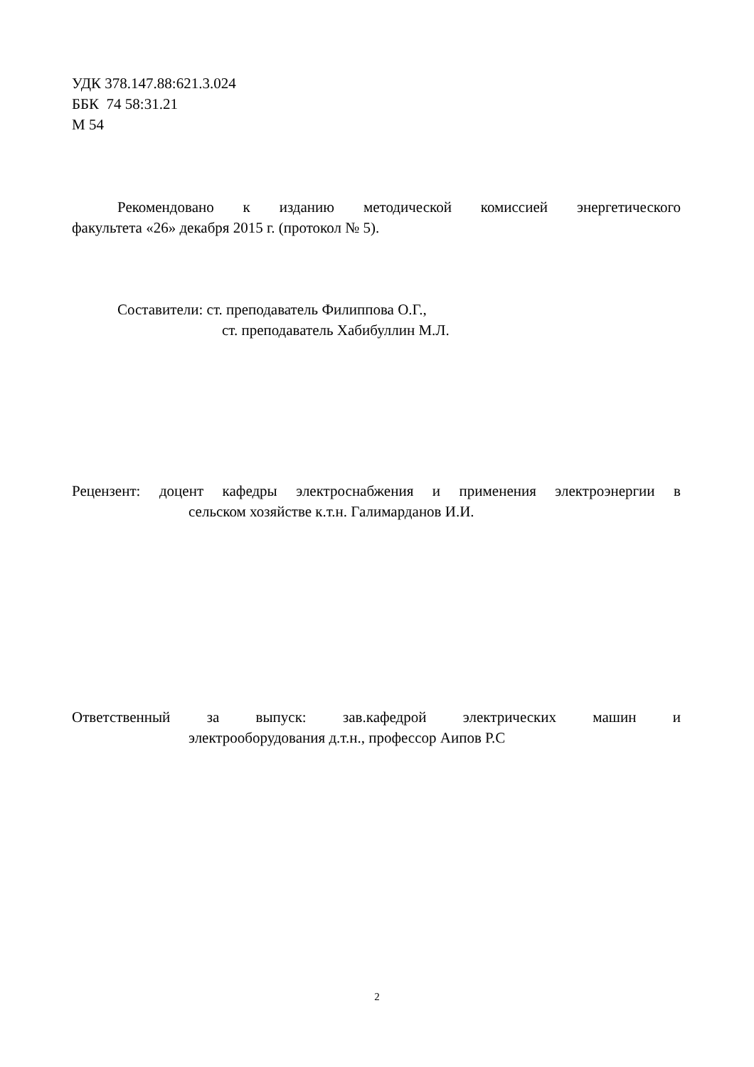УДК 378.147.88:621.3.024
ББК 74 58:31.21
М 54
Рекомендовано к изданию методической комиссией энергетического
факультета «26» декабря 2015 г. (протокол № 5).
Составители: ст. преподаватель Филиппова О.Г.,
ст. преподаватель Хабибуллин М.Л.
Рецензент: доцент кафедры электроснабжения и применения электроэнергии в
сельском хозяйстве к.т.н. Галимарданов И.И.
Ответственный за выпуск: зав.кафедрой электрических машин и
электрооборудования д.т.н., профессор Аипов Р.С
2